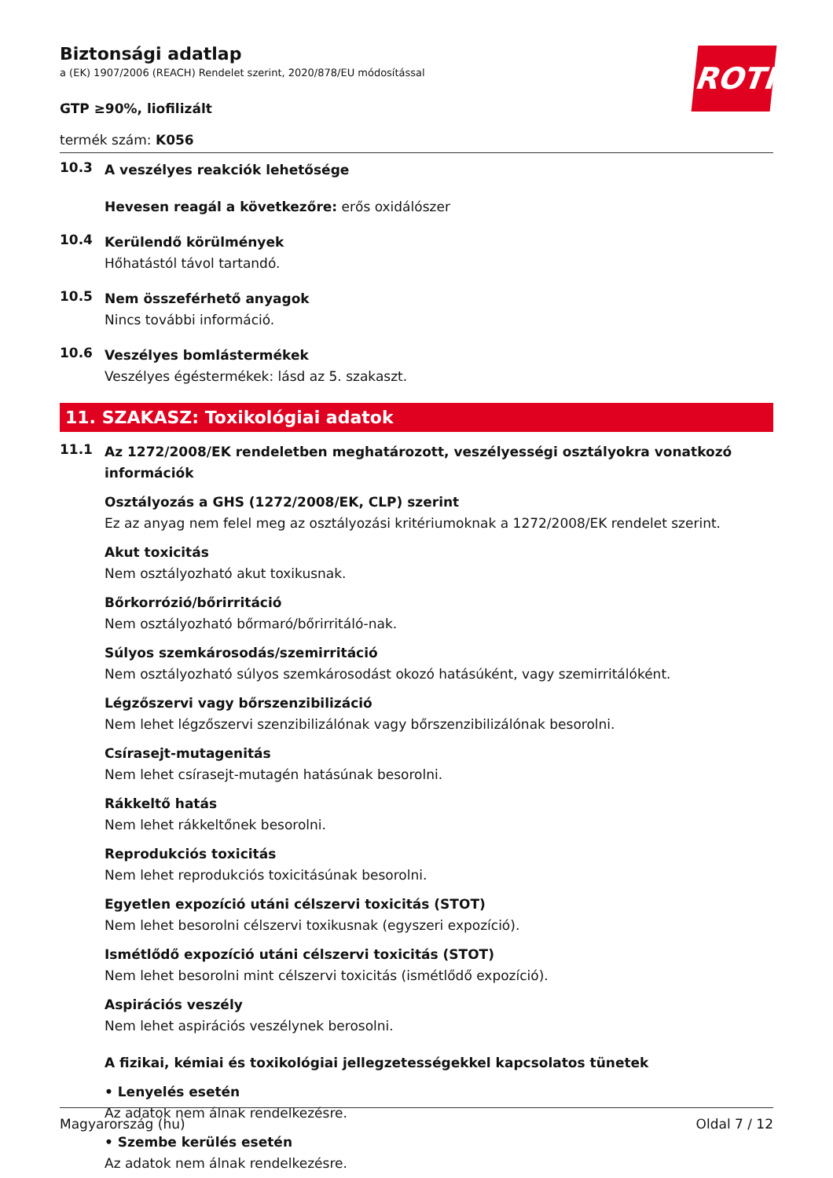ROTH
Biztonsági adatlap
a (EK) 1907/2006 (REACH) Rendelet szerint, 2020/878/EU módosítással
GTP ≥90%, liofilizált
termék szám: K056
10.3
A veszélyes reakciók lehetősége
Hevesen reagál a következőre: erős oxidálószer
10.4
Kerülendő körülmények
Hőhatástól távol tartandó.
10.5
Nem összeférhető anyagok
Nincs további információ.
10.6
Veszélyes bomlástermékek
Veszélyes égéstermékek: lásd az 5. szakaszt.
11. SZAKASZ: Toxikológiai adatok
11.1
Az 1272/2008/EK rendeletben meghatározott, veszélyességi osztályokra vonatkozó információk
Osztályozás a GHS (1272/2008/EK, CLP) szerint
Ez az anyag nem felel meg az osztályozási kritériumoknak a 1272/2008/EK rendelet szerint.
Akut toxicitás
Nem osztályozható akut toxikusnak.
Bőrkorrózió/bőrirritáció
Nem osztályozható bőrmaró/bőrirritáló-nak.
Súlyos szemkárosodás/szemirritáció
Nem osztályozható súlyos szemkárosodást okozó hatásúként, vagy szemirritálóként.
Légzőszervi vagy bőrszenzibilizáció
Nem lehet légzőszervi szenzibilizálónak vagy bőrszenzibilizálónak besorolni.
Csírasejt-mutagenitás
Nem lehet csírasejt-mutagén hatásúnak besorolni.
Rákkeltő hatás
Nem lehet rákkeltőnek besorolni.
Reprodukciós toxicitás
Nem lehet reprodukciós toxicitásúnak besorolni.
Egyetlen expozíció utáni célszervi toxicitás (STOT)
Nem lehet besorolni célszervi toxikusnak (egyszeri expozíció).
Ismétlődő expozíció utáni célszervi toxicitás (STOT)
Nem lehet besorolni mint célszervi toxicitás (ismétlődő expozíció).
Aspirációs veszély
Nem lehet aspirációs veszélynek berosolni.
A fizikai, kémiai és toxikológiai jellegzetességekkel kapcsolatos tünetek
• Lenyelés esetén
Az adatok nem álnak rendelkezésre.
• Szembe kerülés esetén
Az adatok nem álnak rendelkezésre.
Magyarország (hu) Oldal 7 / 12